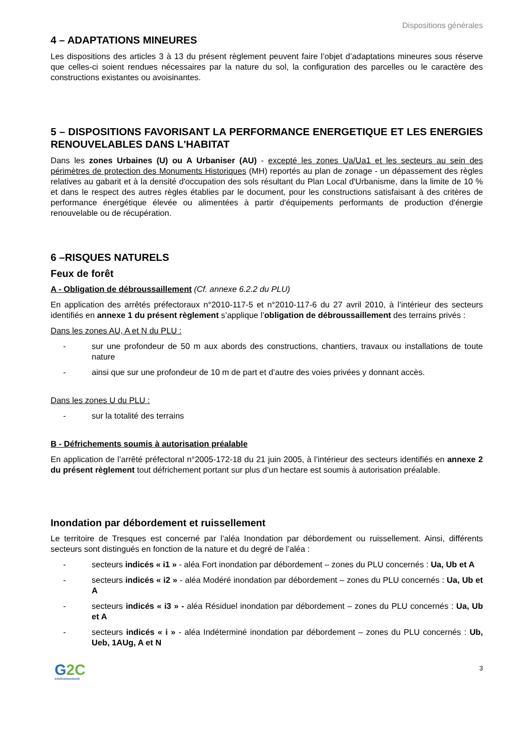Dispositions générales
4 – ADAPTATIONS MINEURES
Les dispositions des articles 3 à 13 du présent règlement peuvent faire l’objet d’adaptations mineures sous réserve que celles-ci soient rendues nécessaires par la nature du sol, la configuration des parcelles ou le caractère des constructions existantes ou avoisinantes.
5 – DISPOSITIONS FAVORISANT LA PERFORMANCE ENERGETIQUE ET LES ENERGIES RENOUVELABLES DANS L'HABITAT
Dans les zones Urbaines (U) ou A Urbaniser (AU) - excepté les zones Ua/Ua1 et les secteurs au sein des périmètres de protection des Monuments Historiques (MH) reportés au plan de zonage - un dépassement des règles relatives au gabarit et à la densité d'occupation des sols résultant du Plan Local d'Urbanisme, dans la limite de 10 % et dans le respect des autres règles établies par le document, pour les constructions satisfaisant à des critères de performance énergétique élevée ou alimentées à partir d'équipements performants de production d'énergie renouvelable ou de récupération.
6 –RISQUES NATURELS
Feux de forêt
A - Obligation de débroussaillement (Cf. annexe 6.2.2 du PLU)
En application des arrêtés préfectoraux n°2010-117-5 et n°2010-117-6 du 27 avril 2010, à l’intérieur des secteurs identifiés en annexe 1 du présent règlement s’applique l’obligation de débroussaillement des terrains privés :
Dans les zones AU, A et N du PLU :
- sur une profondeur de 50 m aux abords des constructions, chantiers, travaux ou installations de toute nature
- ainsi que sur une profondeur de 10 m de part et d’autre des voies privées y donnant accès.
Dans les zones U du PLU :
- sur la totalité des terrains
B - Défrichements soumis à autorisation préalable
En application de l’arrêté préfectoral n°2005-172-18 du 21 juin 2005, à l’intérieur des secteurs identifiés en annexe 2 du présent règlement tout défrichement portant sur plus d’un hectare est soumis à autorisation préalable.
Inondation par débordement et ruissellement
Le territoire de Tresques est concerné par l’aléa Inondation par débordement ou ruissellement. Ainsi, différents secteurs sont distingués en fonction de la nature et du degré de l’aléa :
- secteurs indicés « i1 » - aléa Fort inondation par débordement – zones du PLU concernés : Ua, Ub et A
- secteurs indicés « i2 » - aléa Modéré inondation par débordement – zones du PLU concernés : Ua, Ub et A
- secteurs indicés « i3 » - aléa Résiduel inondation par débordement – zones du PLU concernés : Ua, Ub et A
- secteurs indicés « i » - aléa Indéterminé inondation par débordement – zones du PLU concernés : Ub, Ueb, 1AUg, A et N
G2C
environnement
3